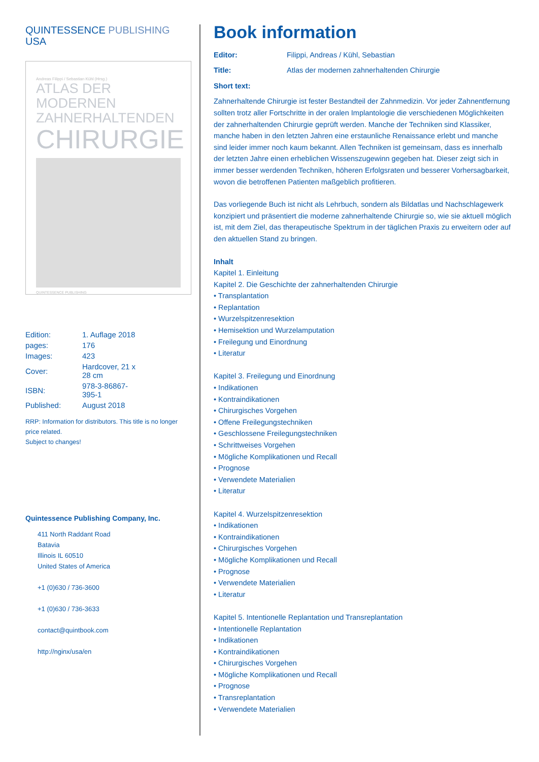QUINTESSENCE PUBLISHING
USA
Andreas Filippi / Sebastian Kühl (Hrsg.)
ATLAS DER MODERNEN
ZAHNERHALTENDEN
CHIRURGIE
QUINTESSENCE PUBLISHING
| Edition: | 1. Auflage 2018 |
| pages: | 176 |
| Images: | 423 |
| Cover: | Hardcover, 21 x 28 cm |
| ISBN: | 978-3-86867-395-1 |
| Published: | August 2018 |
RRP: Information for distributors. This title is no longer price related.
Subject to changes!
Quintessence Publishing Company, Inc.
411 North Raddant Road
Batavia
Illinois IL 60510
United States of America
+1 (0)630 / 736-3600
+1 (0)630 / 736-3633
contact@quintbook.com
http://nginx/usa/en
Book information
Editor: Filippi, Andreas / Kühl, Sebastian
Title: Atlas der modernen zahnerhaltenden Chirurgie
Short text:
Zahnerhaltende Chirurgie ist fester Bestandteil der Zahnmedizin. Vor jeder Zahnentfernung sollten trotz aller Fortschritte in der oralen Implantologie die verschiedenen Möglichkeiten der zahnerhaltenden Chirurgie geprüft werden. Manche der Techniken sind Klassiker, manche haben in den letzten Jahren eine erstaunliche Renaissance erlebt und manche sind leider immer noch kaum bekannt. Allen Techniken ist gemeinsam, dass es innerhalb der letzten Jahre einen erheblichen Wissenszugewinn gegeben hat. Dieser zeigt sich in immer besser werdenden Techniken, höheren Erfolgsraten und besserer Vorhersagbarkeit, wovon die betroffenen Patienten maßgeblich profitieren.
Das vorliegende Buch ist nicht als Lehrbuch, sondern als Bildatlas und Nachschlagewerk konzipiert und präsentiert die moderne zahnerhaltende Chirurgie so, wie sie aktuell möglich ist, mit dem Ziel, das therapeutische Spektrum in der täglichen Praxis zu erweitern oder auf den aktuellen Stand zu bringen.
Inhalt
Kapitel 1. Einleitung
Kapitel 2. Die Geschichte der zahnerhaltenden Chirurgie
• Transplantation
• Replantation
• Wurzelspitzenresektion
• Hemisektion und Wurzelamputation
• Freilegung und Einordnung
• Literatur
Kapitel 3. Freilegung und Einordnung
• Indikationen
• Kontraindikationen
• Chirurgisches Vorgehen
• Offene Freilegungstechniken
• Geschlossene Freilegungstechniken
• Schrittweises Vorgehen
• Mögliche Komplikationen und Recall
• Prognose
• Verwendete Materialien
• Literatur
Kapitel 4. Wurzelspitzenresektion
• Indikationen
• Kontraindikationen
• Chirurgisches Vorgehen
• Mögliche Komplikationen und Recall
• Prognose
• Verwendete Materialien
• Literatur
Kapitel 5. Intentionelle Replantation und Transreplantation
• Intentionelle Replantation
• Indikationen
• Kontraindikationen
• Chirurgisches Vorgehen
• Mögliche Komplikationen und Recall
• Prognose
• Transreplantation
• Verwendete Materialien